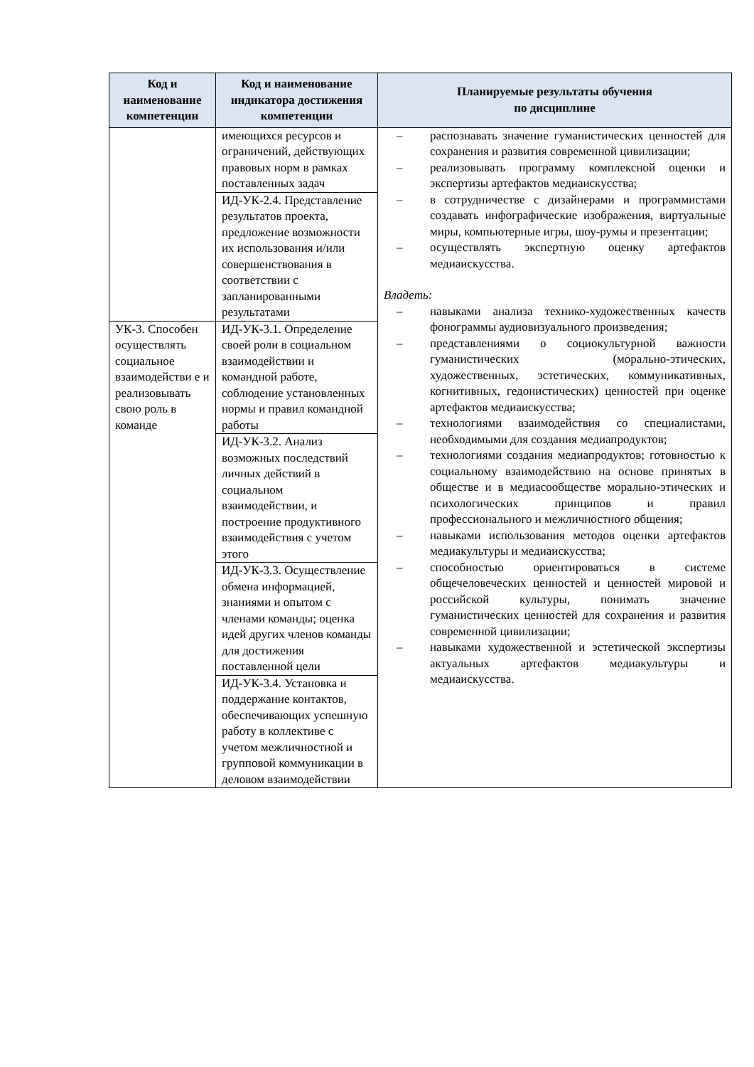| Код и наименование компетенции | Код и наименование индикатора достижения компетенции | Планируемые результаты обучения по дисциплине |
| --- | --- | --- |
| | имеющихся ресурсов и ограничений, действующих правовых норм в рамках поставленных задач | – распознавать значение гуманистических ценностей для сохранения и развития современной цивилизации; – реализовывать программу комплексной оценки и экспертизы артефактов медиаискусства; – в сотрудничестве с дизайнерами и программистами создавать инфографические изображения, виртуальные миры, компьютерные игры, шоу-румы и презентации; – осуществлять экспертную оценку артефактов медиаискусства. Владеть: – навыками анализа технико-художественных качеств фонограммы аудиовизуального произведения; – представлениями о социокультурной важности гуманистических (морально-этических, художественных, эстетических, коммуникативных, когнитивных, гедонистических) ценностей при оценке артефактов медиаискусства; – технологиями взаимодействия со специалистами, необходимыми для создания медиапродуктов; – технологиями создания медиапродуктов; готовностью к социальному взаимодействию на основе принятых в обществе и в медиасообществе морально-этических и психологических принципов и правил профессионального и межличностного общения; – навыками использования методов оценки артефактов медиакультуры и медиаискусства; – способностью ориентироваться в системе общечеловеческих ценностей и ценностей мировой и российской культуры, понимать значение гуманистических ценностей для сохранения и развития современной цивилизации; – навыками художественной и эстетической экспертизы актуальных артефактов медиакультуры и медиаискусства. |
| | ИД-УК-2.4. Представление результатов проекта, предложение возможности их использования и/или совершенствования в соответствии с запланированными результатами | |
| УК-3. Способен осуществлять социальное взаимодействи е и реализовывать свою роль в команде | ИД-УК-3.1. Определение своей роли в социальном взаимодействии и командной работе, соблюдение установленных нормы и правил командной работы | |
| | ИД-УК-3.2. Анализ возможных последствий личных действий в социальном взаимодействии, и построение продуктивного взаимодействия с учетом этого | |
| | ИД-УК-3.3. Осуществление обмена информацией, знаниями и опытом с членами команды; оценка идей других членов команды для достижения поставленной цели | |
| | ИД-УК-3.4. Установка и поддержание контактов, обеспечивающих успешную работу в коллективе с учетом межличностной и групповой коммуникации в деловом взаимодействии | |